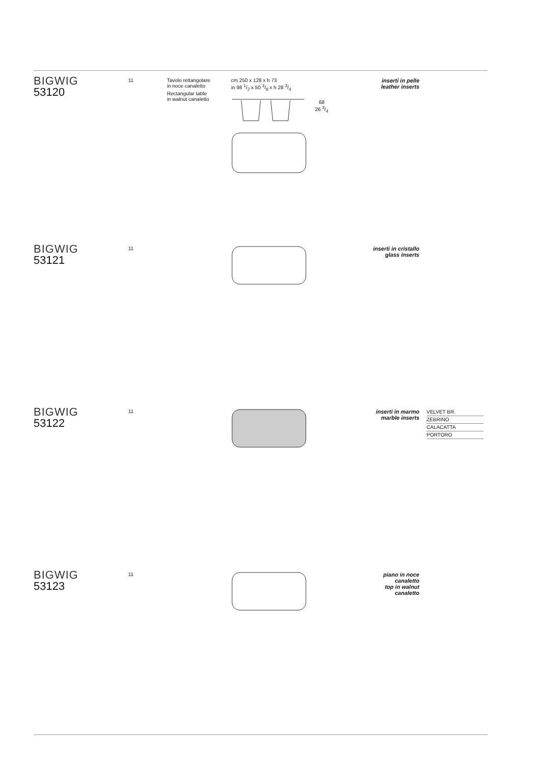BIGWIG
53120
11
Tavolo rettangolare
in noce canaletto
Rectangular table
in walnut canaletto
cm 250 x 128 x h 73
in 98 1/2 x 50 3/8 x h 28 3/4
68
26 3/4
inserti in pelle
leather inserts
BIGWIG
53121
11
inserti in cristallo
glass inserts
BIGWIG
53122
11
inserti in marmo
marble inserts
VELVET BR.
ZEBRINO
CALACATTA
PORTORO
BIGWIG
53123
11
piano in noce canaletto
top in walnut canaletto